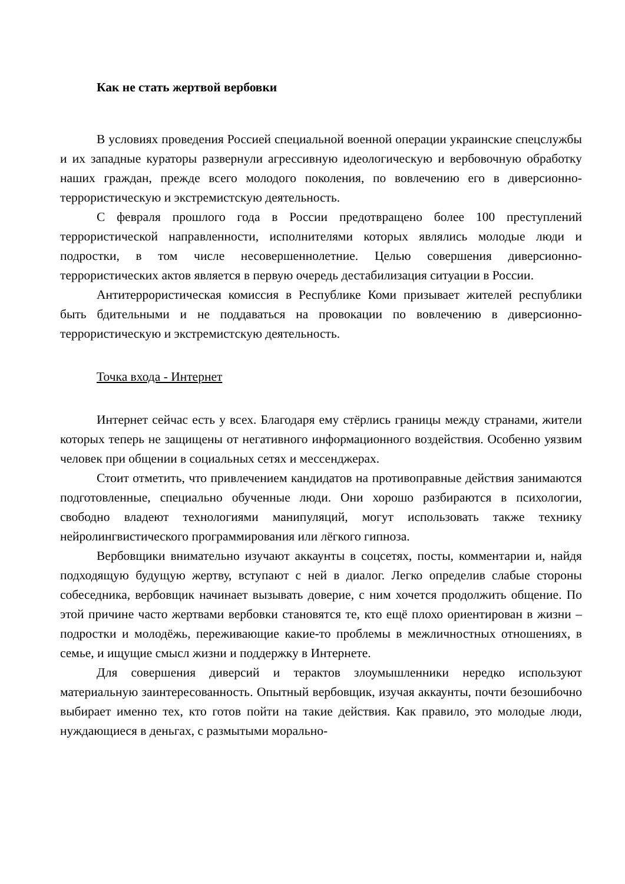Как не стать жертвой вербовки
В условиях проведения Россией специальной военной операции украинские спецслужбы и их западные кураторы развернули агрессивную идеологическую и вербовочную обработку наших граждан, прежде всего молодого поколения, по вовлечению его в диверсионно-террористическую и экстремистскую деятельность.
С февраля прошлого года в России предотвращено более 100 преступлений террористической направленности, исполнителями которых являлись молодые люди и подростки, в том числе несовершеннолетние. Целью совершения диверсионно-террористических актов является в первую очередь дестабилизация ситуации в России.
Антитеррористическая комиссия в Республике Коми призывает жителей республики быть бдительными и не поддаваться на провокации по вовлечению в диверсионно-террористическую и экстремистскую деятельность.
Точка входа - Интернет
Интернет сейчас есть у всех. Благодаря ему стёрлись границы между странами, жители которых теперь не защищены от негативного информационного воздействия. Особенно уязвим человек при общении в социальных сетях и мессенджерах.
Стоит отметить, что привлечением кандидатов на противоправные действия занимаются подготовленные, специально обученные люди. Они хорошо разбираются в психологии, свободно владеют технологиями манипуляций, могут использовать также технику нейролингвистического программирования или лёгкого гипноза.
Вербовщики внимательно изучают аккаунты в соцсетях, посты, комментарии и, найдя подходящую будущую жертву, вступают с ней в диалог. Легко определив слабые стороны собеседника, вербовщик начинает вызывать доверие, с ним хочется продолжить общение. По этой причине часто жертвами вербовки становятся те, кто ещё плохо ориентирован в жизни – подростки и молодёжь, переживающие какие-то проблемы в межличностных отношениях, в семье, и ищущие смысл жизни и поддержку в Интернете.
Для совершения диверсий и терактов злоумышленники нередко используют материальную заинтересованность. Опытный вербовщик, изучая аккаунты, почти безошибочно выбирает именно тех, кто готов пойти на такие действия. Как правило, это молодые люди, нуждающиеся в деньгах, с размытыми морально-